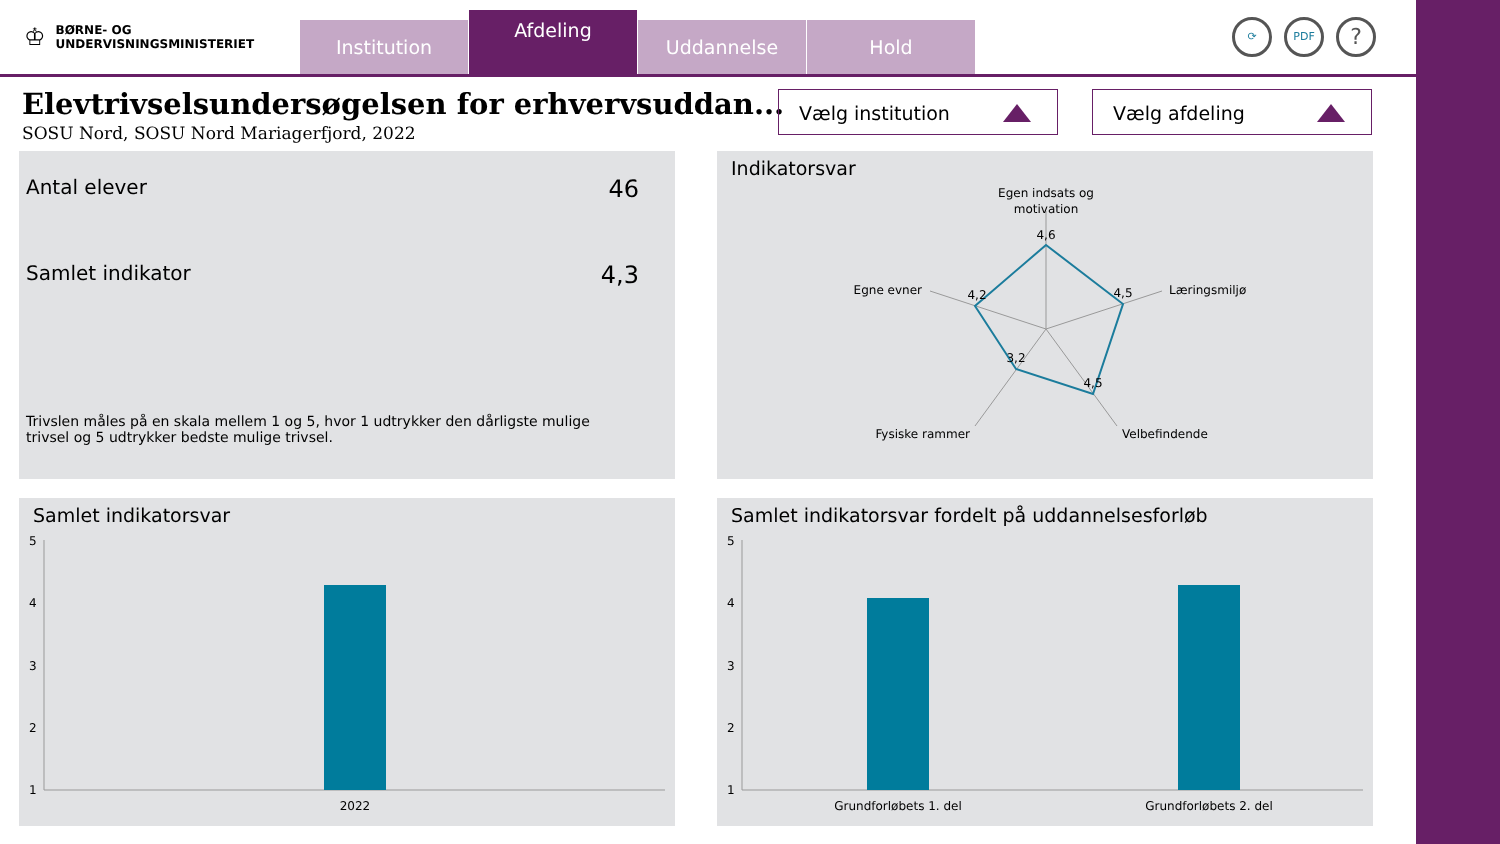♔
BØRNE- OG
UNDERVISNINGSMINISTERIET
Institution
Afdeling
Uddannelse
Hold
⟳ PDF
?
Elevtrivselsundersøgelsen for erhvervsuddan...
SOSU Nord, SOSU Nord Mariagerfjord, 2022
Vælg institution Vælg afdeling
Antal elever 46
Samlet indikator 4,3
Trivslen måles på en skala mellem 1 og 5, hvor 1 udtrykker den dårligste mulige trivsel og 5 udtrykker bedste mulige trivsel.
Indikatorsvar
Egen indsats og
motivation
4,6
4,5
4,5
3,2
4,2
Læringsmiljø
Egne evner
Velbefindende
Fysiske rammer
Samlet indikatorsvar
5
4
3
2
1
2022
Samlet indikatorsvar fordelt på uddannelsesforløb
5
4
3
2
1
Grundforløbets 1. del
Grundforløbets 2. del